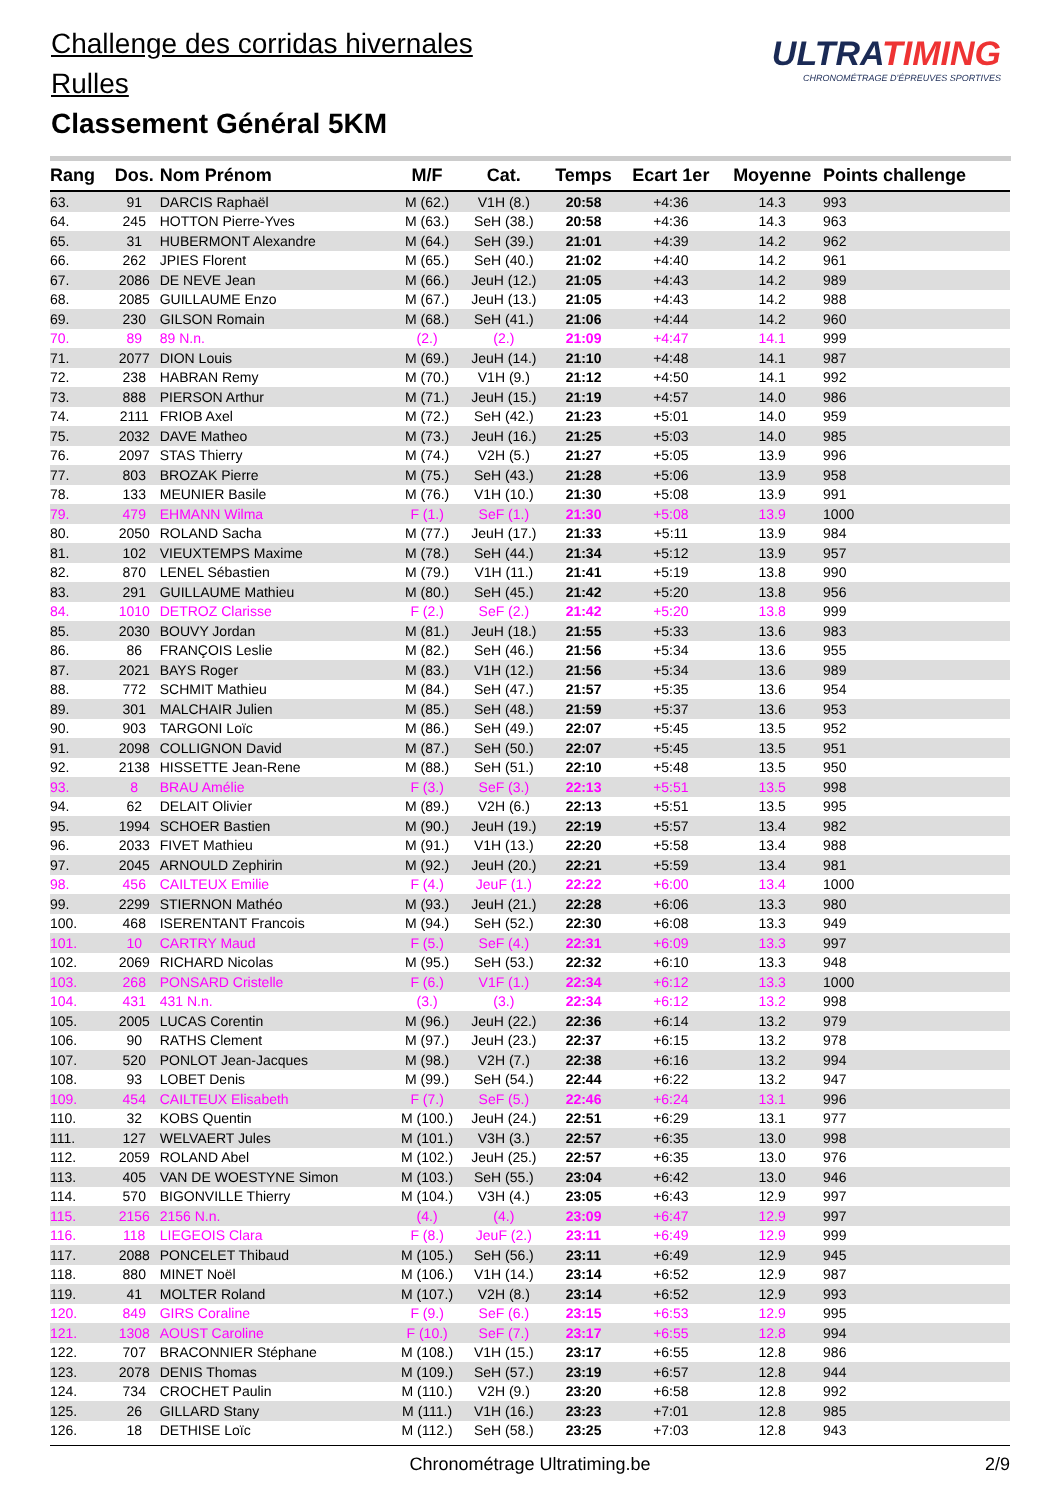Challenge des corridas hivernales
Rulles
Classement Général 5KM
ULTRATIMING
CHRONOMÉTRAGE D'ÉPREUVES SPORTIVES
| Rang | Dos. | Nom Prénom | M/F | Cat. | Temps | Ecart 1er | Moyenne | Points challenge |
| --- | --- | --- | --- | --- | --- | --- | --- | --- |
| 63. | 91 | DARCIS Raphaël | M (62.) | V1H (8.) | 20:58 | +4:36 | 14.3 | 993 |
| 64. | 245 | HOTTON Pierre-Yves | M (63.) | SeH (38.) | 20:58 | +4:36 | 14.3 | 963 |
| 65. | 31 | HUBERMONT Alexandre | M (64.) | SeH (39.) | 21:01 | +4:39 | 14.2 | 962 |
| 66. | 262 | JPIES Florent | M (65.) | SeH (40.) | 21:02 | +4:40 | 14.2 | 961 |
| 67. | 2086 | DE NEVE Jean | M (66.) | JeuH (12.) | 21:05 | +4:43 | 14.2 | 989 |
| 68. | 2085 | GUILLAUME Enzo | M (67.) | JeuH (13.) | 21:05 | +4:43 | 14.2 | 988 |
| 69. | 230 | GILSON Romain | M (68.) | SeH (41.) | 21:06 | +4:44 | 14.2 | 960 |
| 70. | 89 | 89 N.n. | (2.) | (2.) | 21:09 | +4:47 | 14.1 | 999 |
| 71. | 2077 | DION Louis | M (69.) | JeuH (14.) | 21:10 | +4:48 | 14.1 | 987 |
| 72. | 238 | HABRAN Remy | M (70.) | V1H (9.) | 21:12 | +4:50 | 14.1 | 992 |
| 73. | 888 | PIERSON Arthur | M (71.) | JeuH (15.) | 21:19 | +4:57 | 14.0 | 986 |
| 74. | 2111 | FRIOB Axel | M (72.) | SeH (42.) | 21:23 | +5:01 | 14.0 | 959 |
| 75. | 2032 | DAVE Matheo | M (73.) | JeuH (16.) | 21:25 | +5:03 | 14.0 | 985 |
| 76. | 2097 | STAS Thierry | M (74.) | V2H (5.) | 21:27 | +5:05 | 13.9 | 996 |
| 77. | 803 | BROZAK Pierre | M (75.) | SeH (43.) | 21:28 | +5:06 | 13.9 | 958 |
| 78. | 133 | MEUNIER Basile | M (76.) | V1H (10.) | 21:30 | +5:08 | 13.9 | 991 |
| 79. | 479 | EHMANN Wilma | F (1.) | SeF (1.) | 21:30 | +5:08 | 13.9 | 1000 |
| 80. | 2050 | ROLAND Sacha | M (77.) | JeuH (17.) | 21:33 | +5:11 | 13.9 | 984 |
| 81. | 102 | VIEUXTEMPS Maxime | M (78.) | SeH (44.) | 21:34 | +5:12 | 13.9 | 957 |
| 82. | 870 | LENEL Sébastien | M (79.) | V1H (11.) | 21:41 | +5:19 | 13.8 | 990 |
| 83. | 291 | GUILLAUME Mathieu | M (80.) | SeH (45.) | 21:42 | +5:20 | 13.8 | 956 |
| 84. | 1010 | DETROZ Clarisse | F (2.) | SeF (2.) | 21:42 | +5:20 | 13.8 | 999 |
| 85. | 2030 | BOUVY Jordan | M (81.) | JeuH (18.) | 21:55 | +5:33 | 13.6 | 983 |
| 86. | 86 | FRANÇOIS Leslie | M (82.) | SeH (46.) | 21:56 | +5:34 | 13.6 | 955 |
| 87. | 2021 | BAYS Roger | M (83.) | V1H (12.) | 21:56 | +5:34 | 13.6 | 989 |
| 88. | 772 | SCHMIT Mathieu | M (84.) | SeH (47.) | 21:57 | +5:35 | 13.6 | 954 |
| 89. | 301 | MALCHAIR Julien | M (85.) | SeH (48.) | 21:59 | +5:37 | 13.6 | 953 |
| 90. | 903 | TARGONI Loïc | M (86.) | SeH (49.) | 22:07 | +5:45 | 13.5 | 952 |
| 91. | 2098 | COLLIGNON David | M (87.) | SeH (50.) | 22:07 | +5:45 | 13.5 | 951 |
| 92. | 2138 | HISSETTE Jean-Rene | M (88.) | SeH (51.) | 22:10 | +5:48 | 13.5 | 950 |
| 93. | 8 | BRAU Amélie | F (3.) | SeF (3.) | 22:13 | +5:51 | 13.5 | 998 |
| 94. | 62 | DELAIT Olivier | M (89.) | V2H (6.) | 22:13 | +5:51 | 13.5 | 995 |
| 95. | 1994 | SCHOER Bastien | M (90.) | JeuH (19.) | 22:19 | +5:57 | 13.4 | 982 |
| 96. | 2033 | FIVET Mathieu | M (91.) | V1H (13.) | 22:20 | +5:58 | 13.4 | 988 |
| 97. | 2045 | ARNOULD Zephirin | M (92.) | JeuH (20.) | 22:21 | +5:59 | 13.4 | 981 |
| 98. | 456 | CAILTEUX Emilie | F (4.) | JeuF (1.) | 22:22 | +6:00 | 13.4 | 1000 |
| 99. | 2299 | STIERNON Mathéo | M (93.) | JeuH (21.) | 22:28 | +6:06 | 13.3 | 980 |
| 100. | 468 | ISERENTANT Francois | M (94.) | SeH (52.) | 22:30 | +6:08 | 13.3 | 949 |
| 101. | 10 | CARTRY Maud | F (5.) | SeF (4.) | 22:31 | +6:09 | 13.3 | 997 |
| 102. | 2069 | RICHARD Nicolas | M (95.) | SeH (53.) | 22:32 | +6:10 | 13.3 | 948 |
| 103. | 268 | PONSARD Cristelle | F (6.) | V1F (1.) | 22:34 | +6:12 | 13.3 | 1000 |
| 104. | 431 | 431 N.n. | (3.) | (3.) | 22:34 | +6:12 | 13.2 | 998 |
| 105. | 2005 | LUCAS Corentin | M (96.) | JeuH (22.) | 22:36 | +6:14 | 13.2 | 979 |
| 106. | 90 | RATHS Clement | M (97.) | JeuH (23.) | 22:37 | +6:15 | 13.2 | 978 |
| 107. | 520 | PONLOT Jean-Jacques | M (98.) | V2H (7.) | 22:38 | +6:16 | 13.2 | 994 |
| 108. | 93 | LOBET Denis | M (99.) | SeH (54.) | 22:44 | +6:22 | 13.2 | 947 |
| 109. | 454 | CAILTEUX Elisabeth | F (7.) | SeF (5.) | 22:46 | +6:24 | 13.1 | 996 |
| 110. | 32 | KOBS Quentin | M (100.) | JeuH (24.) | 22:51 | +6:29 | 13.1 | 977 |
| 111. | 127 | WELVAERT Jules | M (101.) | V3H (3.) | 22:57 | +6:35 | 13.0 | 998 |
| 112. | 2059 | ROLAND Abel | M (102.) | JeuH (25.) | 22:57 | +6:35 | 13.0 | 976 |
| 113. | 405 | VAN DE WOESTYNE Simon | M (103.) | SeH (55.) | 23:04 | +6:42 | 13.0 | 946 |
| 114. | 570 | BIGONVILLE Thierry | M (104.) | V3H (4.) | 23:05 | +6:43 | 12.9 | 997 |
| 115. | 2156 | 2156 N.n. | (4.) | (4.) | 23:09 | +6:47 | 12.9 | 997 |
| 116. | 118 | LIEGEOIS Clara | F (8.) | JeuF (2.) | 23:11 | +6:49 | 12.9 | 999 |
| 117. | 2088 | PONCELET Thibaud | M (105.) | SeH (56.) | 23:11 | +6:49 | 12.9 | 945 |
| 118. | 880 | MINET Noël | M (106.) | V1H (14.) | 23:14 | +6:52 | 12.9 | 987 |
| 119. | 41 | MOLTER Roland | M (107.) | V2H (8.) | 23:14 | +6:52 | 12.9 | 993 |
| 120. | 849 | GIRS Coraline | F (9.) | SeF (6.) | 23:15 | +6:53 | 12.9 | 995 |
| 121. | 1308 | AOUST Caroline | F (10.) | SeF (7.) | 23:17 | +6:55 | 12.8 | 994 |
| 122. | 707 | BRACONNIER Stéphane | M (108.) | V1H (15.) | 23:17 | +6:55 | 12.8 | 986 |
| 123. | 2078 | DENIS Thomas | M (109.) | SeH (57.) | 23:19 | +6:57 | 12.8 | 944 |
| 124. | 734 | CROCHET Paulin | M (110.) | V2H (9.) | 23:20 | +6:58 | 12.8 | 992 |
| 125. | 26 | GILLARD Stany | M (111.) | V1H (16.) | 23:23 | +7:01 | 12.8 | 985 |
| 126. | 18 | DETHISE Loïc | M (112.) | SeH (58.) | 23:25 | +7:03 | 12.8 | 943 |
Chronométrage Ultratiming.be 2/9